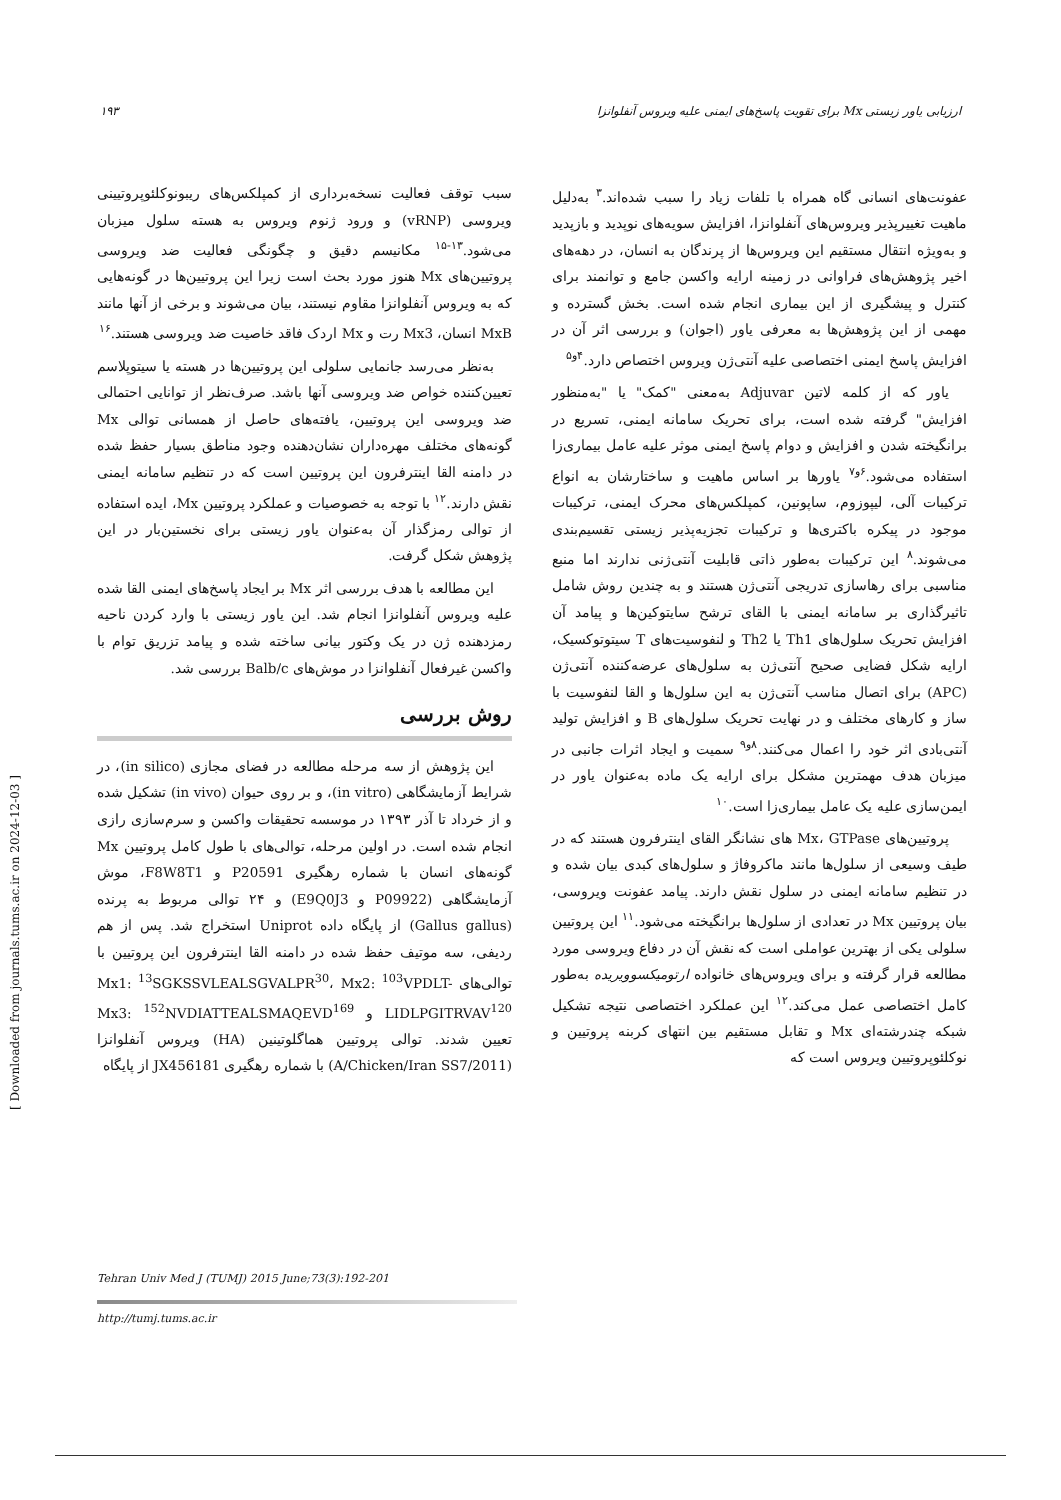ارزیابی یاور زیستی Mx برای تقویت پاسخ‌های ایمنی علیه ویروس آنفلوانزا ۱۹۳
عفونت‌های انسانی گاه همراه با تلفات زیاد را سبب شده‌اند.<sup>۳</sup> به‌دلیل ماهیت تغییرپذیر ویروس‌های آنفلوانزا، افزایش سویه‌های نوپدید و بازپدید و به‌ویژه انتقال مستقیم این ویروس‌ها از پرندگان به انسان، در دهه‌های اخیر پژوهش‌های فراوانی در زمینه ارایه واکسن جامع و توانمند برای کنترل و پیشگیری از این بیماری انجام شده است. بخش گسترده و مهمی از این پژوهش‌ها به معرفی یاور (اجوان) و بررسی اثر آن در افزایش پاسخ ایمنی اختصاصی علیه آنتی‌ژن ویروس اختصاص دارد.<sup>۴و۵</sup>
یاور که از کلمه لاتین Adjuvar به‌معنی "کمک" یا "به‌منظور افزایش" گرفته شده است، برای تحریک سامانه ایمنی، تسریع در برانگیخته شدن و افزایش و دوام پاسخ ایمنی موثر علیه عامل بیماری‌زا استفاده می‌شود.<sup>۶و۷</sup> یاورها بر اساس ماهیت و ساختارشان به انواع ترکیبات آلی، لیپوزوم، ساپونین، کمپلکس‌های محرک ایمنی، ترکیبات موجود در پیکره باکتری‌ها و ترکیبات تجزیه‌پذیر زیستی تقسیم‌بندی می‌شوند.<sup>۸</sup> این ترکیبات به‌طور ذاتی قابلیت آنتی‌ژنی ندارند اما منبع مناسبی برای رهاسازی تدریجی آنتی‌ژن هستند و به چندین روش شامل تاثیرگذاری بر سامانه ایمنی با القای ترشح سایتوکین‌ها و پیامد آن افزایش تحریک سلول‌های Th1 یا Th2 و لنفوسیت‌های T سیتوتوکسیک، ارایه شکل فضایی صحیح آنتی‌ژن به سلول‌های عرضه‌کننده آنتی‌ژن (APC) برای اتصال مناسب آنتی‌ژن به این سلول‌ها و القا لنفوسیت با ساز و کارهای مختلف و در نهایت تحریک سلول‌های B و افزایش تولید آنتی‌بادی اثر خود را اعمال می‌کنند.<sup>۸و۹</sup> سمیت و ایجاد اثرات جانبی در میزبان هدف مهمترین مشکل برای ارایه یک ماده به‌عنوان یاور در ایمن‌سازی علیه یک عامل بیماری‌زا است.<sup>۱۰</sup>
پروتیین‌های Mx، GTPase های نشانگر القای اینترفرون هستند که در طیف وسیعی از سلول‌ها مانند ماکروفاژ و سلول‌های کبدی بیان شده و در تنظیم سامانه ایمنی در سلول نقش دارند. پیامد عفونت ویروسی، بیان پروتیین Mx در تعدادی از سلول‌ها برانگیخته می‌شود.<sup>۱۱</sup> این پروتیین سلولی یکی از بهترین عواملی است که نقش آن در دفاع ویروسی مورد مطالعه قرار گرفته و برای ویروس‌های خانواده ارتومیکسوویریده به‌طور کامل اختصاصی عمل می‌کند.<sup>۱۲</sup> این عملکرد اختصاصی نتیجه تشکیل شبکه چندرشته‌ای Mx و تقابل مستقیم بین انتهای کربنه پروتیین و نوکلئوپروتیین ویروس است که
سبب توقف فعالیت نسخه‌برداری از کمپلکس‌های ریبونوکلئوپروتیینی ویروسی (vRNP) و ورود ژنوم ویروس به هسته سلول میزبان می‌شود.<sup>۱۳-۱۵</sup> مکانیسم دقیق و چگونگی فعالیت ضد ویروسی پروتیین‌های Mx هنوز مورد بحث است زیرا این پروتیین‌ها در گونه‌هایی که به ویروس آنفلوانزا مقاوم نیستند، بیان می‌شوند و برخی از آنها مانند MxB انسان، Mx3 رت و Mx اردک فاقد خاصیت ضد ویروسی هستند.<sup>۱۶</sup>
به‌نظر می‌رسد جانمایی سلولی این پروتیین‌ها در هسته یا سیتوپلاسم تعیین‌کننده خواص ضد ویروسی آنها باشد. صرف‌نظر از توانایی احتمالی ضد ویروسی این پروتیین، یافته‌های حاصل از همسانی توالی Mx گونه‌های مختلف مهره‌داران نشان‌دهنده وجود مناطق بسیار حفظ شده در دامنه القا اینترفرون این پروتیین است که در تنظیم سامانه ایمنی نقش دارند.<sup>۱۲</sup> با توجه به خصوصیات و عملکرد پروتیین Mx، ایده استفاده از توالی رمزگذار آن به‌عنوان یاور زیستی برای نخستین‌بار در این پژوهش شکل گرفت.
این مطالعه با هدف بررسی اثر Mx بر ایجاد پاسخ‌های ایمنی القا شده علیه ویروس آنفلوانزا انجام شد. این یاور زیستی با وارد کردن ناحیه رمزدهنده ژن در یک وکتور بیانی ساخته شده و پیامد تزریق توام با واکسن غیرفعال آنفلوانزا در موش‌های Balb/c بررسی شد.
روش بررسی
این پژوهش از سه مرحله مطالعه در فضای مجازی (in silico)، در شرایط آزمایشگاهی (in vitro)، و بر روی حیوان (in vivo) تشکیل شده و از خرداد تا آذر ۱۳۹۳ در موسسه تحقیقات واکسن و سرم‌سازی رازی انجام شده است. در اولین مرحله، توالی‌های با طول کامل پروتیین Mx گونه‌های انسان با شماره رهگیری P20591 و F8W8T1، موش آزمایشگاهی (P09922 و E9Q0J3) و ۲۴ توالی مربوط به پرنده (Gallus gallus) از پایگاه داده Uniprot استخراج شد. پس از هم ردیفی، سه موتیف حفظ شده در دامنه القا اینترفرون این پروتیین با توالی‌های Mx1: <sup>13</sup>SGKSSVLEALSGVALPR<sup>30</sup>، Mx2: <sup>103</sup>VPDLT- LIDLPGITRVAV<sup>120</sup> و Mx3: <sup>152</sup>NVDIATTEALSMAQEVD<sup>169</sup> تعیین شدند. توالی پروتیین هماگلوتینین (HA) ویروس آنفلوانزا (A/Chicken/Iran SS7/2011) با شماره رهگیری JX456181 از پایگاه
Tehran Univ Med J (TUMJ) 2015 June;73(3):192-201
http://tumj.tums.ac.ir
[ Downloaded from journals.tums.ac.ir on 2024-12-03 ]